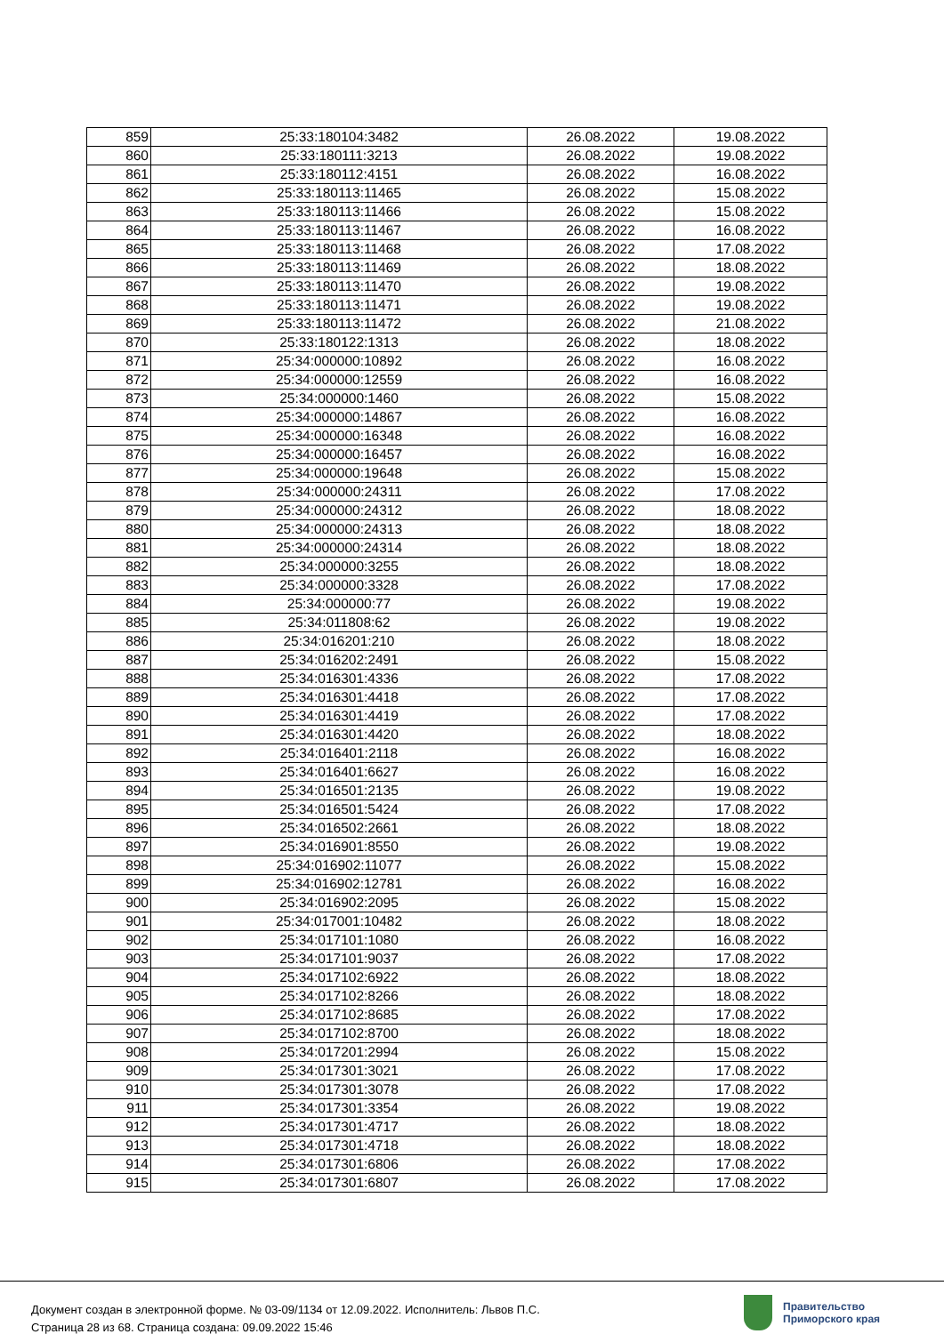| 859 | 25:33:180104:3482 | 26.08.2022 | 19.08.2022 |
| 860 | 25:33:180111:3213 | 26.08.2022 | 19.08.2022 |
| 861 | 25:33:180112:4151 | 26.08.2022 | 16.08.2022 |
| 862 | 25:33:180113:11465 | 26.08.2022 | 15.08.2022 |
| 863 | 25:33:180113:11466 | 26.08.2022 | 15.08.2022 |
| 864 | 25:33:180113:11467 | 26.08.2022 | 16.08.2022 |
| 865 | 25:33:180113:11468 | 26.08.2022 | 17.08.2022 |
| 866 | 25:33:180113:11469 | 26.08.2022 | 18.08.2022 |
| 867 | 25:33:180113:11470 | 26.08.2022 | 19.08.2022 |
| 868 | 25:33:180113:11471 | 26.08.2022 | 19.08.2022 |
| 869 | 25:33:180113:11472 | 26.08.2022 | 21.08.2022 |
| 870 | 25:33:180122:1313 | 26.08.2022 | 18.08.2022 |
| 871 | 25:34:000000:10892 | 26.08.2022 | 16.08.2022 |
| 872 | 25:34:000000:12559 | 26.08.2022 | 16.08.2022 |
| 873 | 25:34:000000:1460 | 26.08.2022 | 15.08.2022 |
| 874 | 25:34:000000:14867 | 26.08.2022 | 16.08.2022 |
| 875 | 25:34:000000:16348 | 26.08.2022 | 16.08.2022 |
| 876 | 25:34:000000:16457 | 26.08.2022 | 16.08.2022 |
| 877 | 25:34:000000:19648 | 26.08.2022 | 15.08.2022 |
| 878 | 25:34:000000:24311 | 26.08.2022 | 17.08.2022 |
| 879 | 25:34:000000:24312 | 26.08.2022 | 18.08.2022 |
| 880 | 25:34:000000:24313 | 26.08.2022 | 18.08.2022 |
| 881 | 25:34:000000:24314 | 26.08.2022 | 18.08.2022 |
| 882 | 25:34:000000:3255 | 26.08.2022 | 18.08.2022 |
| 883 | 25:34:000000:3328 | 26.08.2022 | 17.08.2022 |
| 884 | 25:34:000000:77 | 26.08.2022 | 19.08.2022 |
| 885 | 25:34:011808:62 | 26.08.2022 | 19.08.2022 |
| 886 | 25:34:016201:210 | 26.08.2022 | 18.08.2022 |
| 887 | 25:34:016202:2491 | 26.08.2022 | 15.08.2022 |
| 888 | 25:34:016301:4336 | 26.08.2022 | 17.08.2022 |
| 889 | 25:34:016301:4418 | 26.08.2022 | 17.08.2022 |
| 890 | 25:34:016301:4419 | 26.08.2022 | 17.08.2022 |
| 891 | 25:34:016301:4420 | 26.08.2022 | 18.08.2022 |
| 892 | 25:34:016401:2118 | 26.08.2022 | 16.08.2022 |
| 893 | 25:34:016401:6627 | 26.08.2022 | 16.08.2022 |
| 894 | 25:34:016501:2135 | 26.08.2022 | 19.08.2022 |
| 895 | 25:34:016501:5424 | 26.08.2022 | 17.08.2022 |
| 896 | 25:34:016502:2661 | 26.08.2022 | 18.08.2022 |
| 897 | 25:34:016901:8550 | 26.08.2022 | 19.08.2022 |
| 898 | 25:34:016902:11077 | 26.08.2022 | 15.08.2022 |
| 899 | 25:34:016902:12781 | 26.08.2022 | 16.08.2022 |
| 900 | 25:34:016902:2095 | 26.08.2022 | 15.08.2022 |
| 901 | 25:34:017001:10482 | 26.08.2022 | 18.08.2022 |
| 902 | 25:34:017101:1080 | 26.08.2022 | 16.08.2022 |
| 903 | 25:34:017101:9037 | 26.08.2022 | 17.08.2022 |
| 904 | 25:34:017102:6922 | 26.08.2022 | 18.08.2022 |
| 905 | 25:34:017102:8266 | 26.08.2022 | 18.08.2022 |
| 906 | 25:34:017102:8685 | 26.08.2022 | 17.08.2022 |
| 907 | 25:34:017102:8700 | 26.08.2022 | 18.08.2022 |
| 908 | 25:34:017201:2994 | 26.08.2022 | 15.08.2022 |
| 909 | 25:34:017301:3021 | 26.08.2022 | 17.08.2022 |
| 910 | 25:34:017301:3078 | 26.08.2022 | 17.08.2022 |
| 911 | 25:34:017301:3354 | 26.08.2022 | 19.08.2022 |
| 912 | 25:34:017301:4717 | 26.08.2022 | 18.08.2022 |
| 913 | 25:34:017301:4718 | 26.08.2022 | 18.08.2022 |
| 914 | 25:34:017301:6806 | 26.08.2022 | 17.08.2022 |
| 915 | 25:34:017301:6807 | 26.08.2022 | 17.08.2022 |
Документ создан в электронной форме. № 03-09/1134 от 12.09.2022. Исполнитель: Львов П.С.
Страница 28 из 68. Страница создана: 09.09.2022 15:46
Правительство
Приморского края